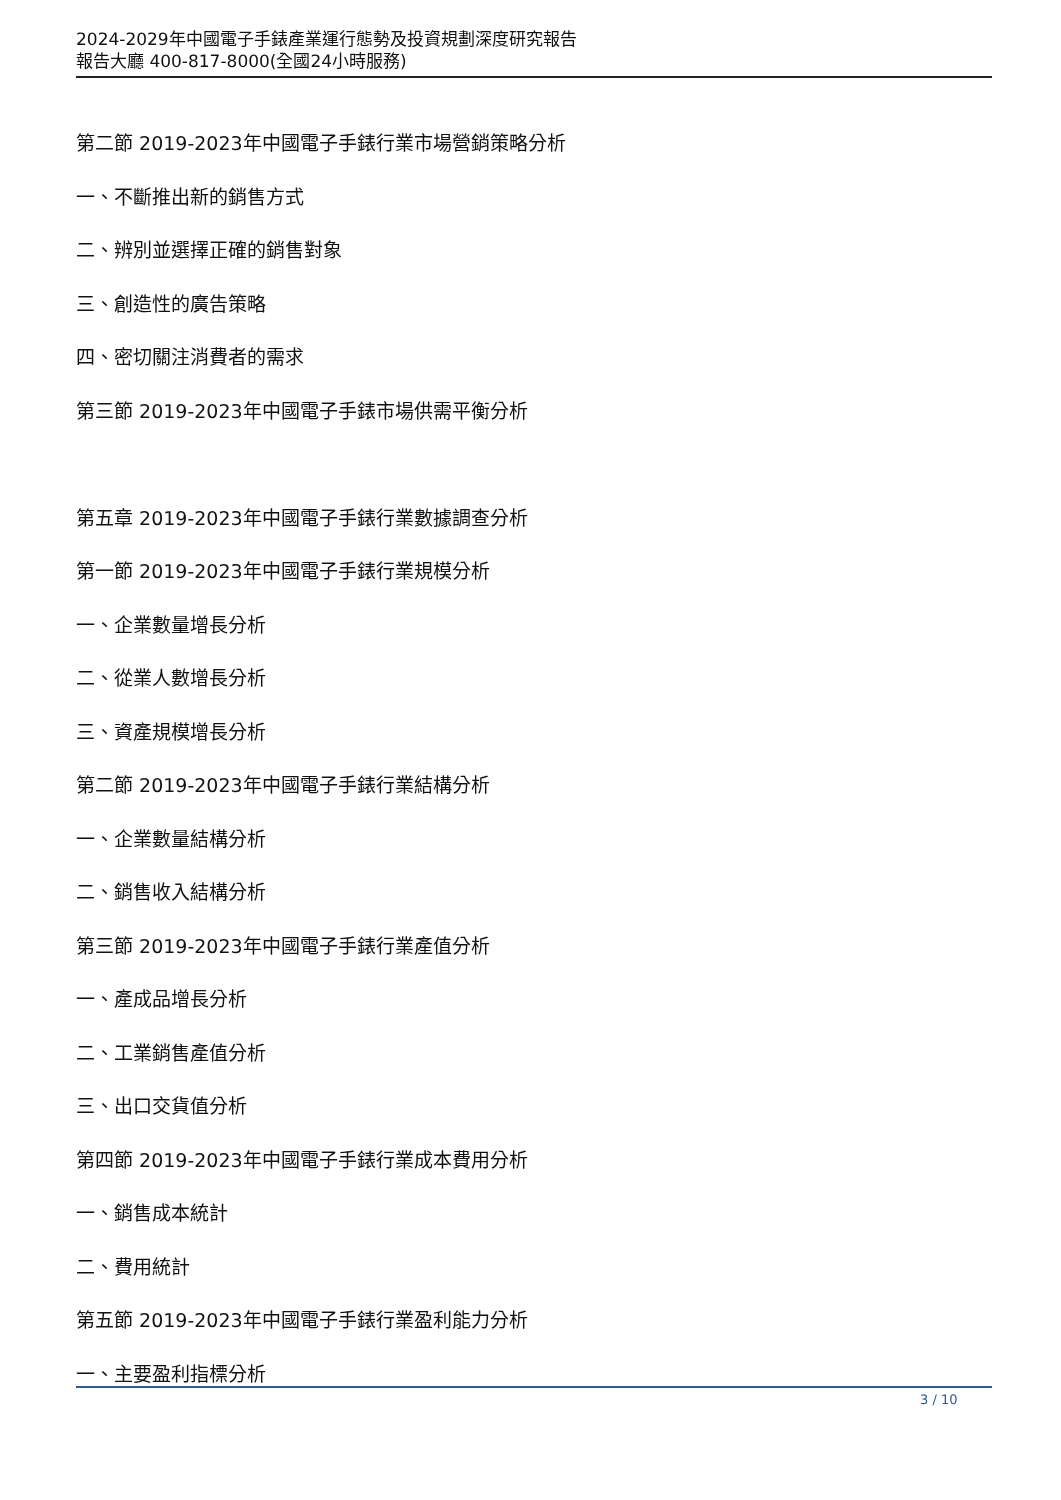2024-2029年中國電子手錶產業運行態勢及投資規劃深度研究報告
報告大廳 400-817-8000(全國24小時服務)
第二節 2019-2023年中國電子手錶行業市場營銷策略分析
一、不斷推出新的銷售方式
二、辨別並選擇正確的銷售對象
三、創造性的廣告策略
四、密切關注消費者的需求
第三節 2019-2023年中國電子手錶市場供需平衡分析
第五章 2019-2023年中國電子手錶行業數據調查分析
第一節 2019-2023年中國電子手錶行業規模分析
一、企業數量增長分析
二、從業人數增長分析
三、資產規模增長分析
第二節 2019-2023年中國電子手錶行業結構分析
一、企業數量結構分析
二、銷售收入結構分析
第三節 2019-2023年中國電子手錶行業產值分析
一、產成品增長分析
二、工業銷售產值分析
三、出口交貨值分析
第四節 2019-2023年中國電子手錶行業成本費用分析
一、銷售成本統計
二、費用統計
第五節 2019-2023年中國電子手錶行業盈利能力分析
一、主要盈利指標分析
3 / 10